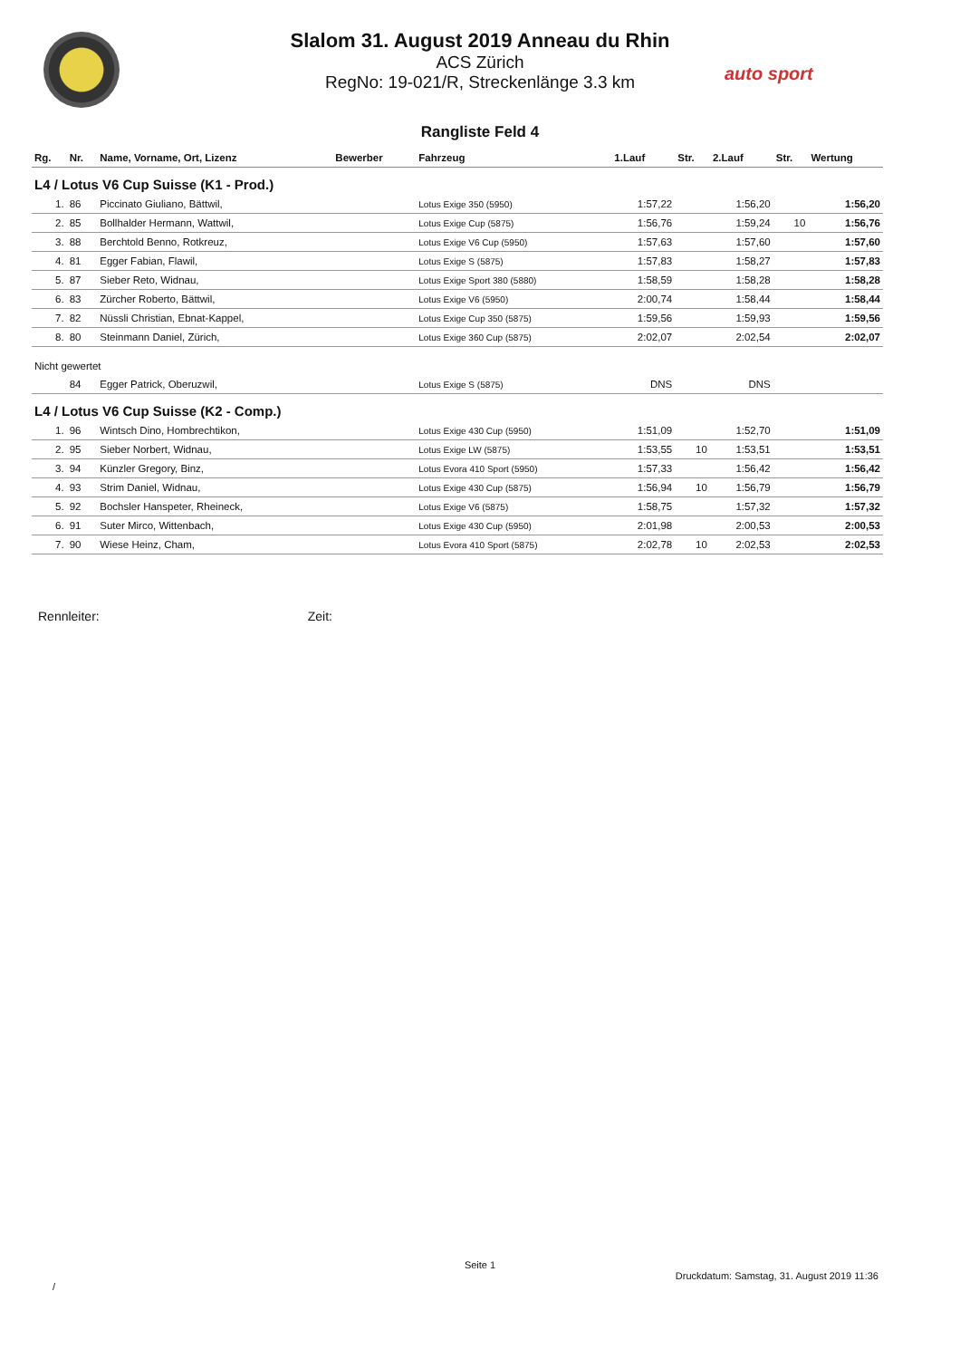Slalom 31. August 2019 Anneau du Rhin
ACS Zürich
RegNo: 19-021/R, Streckenlänge 3.3 km
auto sport
Rangliste Feld 4
| Rg. | Nr. | Name, Vorname, Ort, Lizenz | Bewerber | Fahrzeug | 1.Lauf | Str. | 2.Lauf | Str. | Wertung |
| --- | --- | --- | --- | --- | --- | --- | --- | --- | --- |
| L4 / Lotus V6 Cup Suisse (K1 - Prod.) | | | | | | | | | |
| 1. | 86 | Piccinato Giuliano, Bättwil, | | Lotus Exige 350 (5950) | 1:57,22 | | 1:56,20 | | 1:56,20 |
| 2. | 85 | Bollhalder Hermann, Wattwil, | | Lotus Exige Cup (5875) | 1:56,76 | | 1:59,24 | 10 | 1:56,76 |
| 3. | 88 | Berchtold Benno, Rotkreuz, | | Lotus Exige V6 Cup (5950) | 1:57,63 | | 1:57,60 | | 1:57,60 |
| 4. | 81 | Egger Fabian, Flawil, | | Lotus Exige S (5875) | 1:57,83 | | 1:58,27 | | 1:57,83 |
| 5. | 87 | Sieber Reto, Widnau, | | Lotus Exige Sport 380 (5880) | 1:58,59 | | 1:58,28 | | 1:58,28 |
| 6. | 83 | Zürcher Roberto, Bättwil, | | Lotus Exige V6 (5950) | 2:00,74 | | 1:58,44 | | 1:58,44 |
| 7. | 82 | Nüssli Christian, Ebnat-Kappel, | | Lotus Exige Cup 350 (5875) | 1:59,56 | | 1:59,93 | | 1:59,56 |
| 8. | 80 | Steinmann Daniel, Zürich, | | Lotus Exige 360 Cup (5875) | 2:02,07 | | 2:02,54 | | 2:02,07 |
| Nicht gewertet | | | | | | | | | |
| | 84 | Egger Patrick, Oberuzwil, | | Lotus Exige S (5875) | DNS | | DNS | | |
| L4 / Lotus V6 Cup Suisse (K2 - Comp.) | | | | | | | | | |
| 1. | 96 | Wintsch Dino, Hombrechtikon, | | Lotus Exige 430 Cup (5950) | 1:51,09 | | 1:52,70 | | 1:51,09 |
| 2. | 95 | Sieber Norbert, Widnau, | | Lotus Exige LW (5875) | 1:53,55 | 10 | 1:53,51 | | 1:53,51 |
| 3. | 94 | Künzler Gregory, Binz, | | Lotus Evora 410 Sport (5950) | 1:57,33 | | 1:56,42 | | 1:56,42 |
| 4. | 93 | Strim Daniel, Widnau, | | Lotus Exige 430 Cup (5875) | 1:56,94 | 10 | 1:56,79 | | 1:56,79 |
| 5. | 92 | Bochsler Hanspeter, Rheineck, | | Lotus Exige V6 (5875) | 1:58,75 | | 1:57,32 | | 1:57,32 |
| 6. | 91 | Suter Mirco, Wittenbach, | | Lotus Exige 430 Cup (5950) | 2:01,98 | | 2:00,53 | | 2:00,53 |
| 7. | 90 | Wiese Heinz, Cham, | | Lotus Evora 410 Sport (5875) | 2:02,78 | 10 | 2:02,53 | | 2:02,53 |
Rennleiter: Zeit:
Seite 1
Druckdatum: Samstag, 31. August 2019 11:36
/